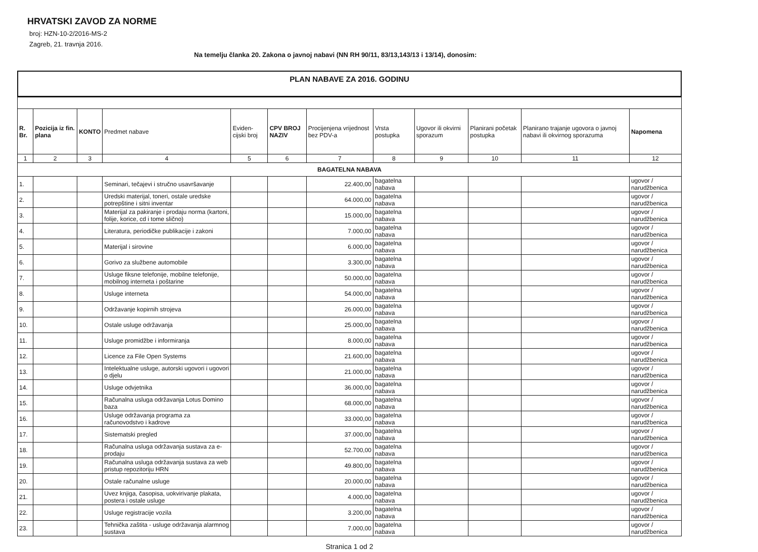HRVATSKI ZAVOD ZA NORME
broj: HZN-10-2/2016-MS-2
Zagreb, 21. travnja 2016.
Na temelju članka 20. Zakona o javnoj nabavi (NN RH 90/11, 83/13,143/13 i 13/14), donosim:
PLAN NABAVE ZA 2016. GODINU
| R. Br. | Pozicija iz fin. plana | KONTO | Predmet nabave | Eviden-cijski broj | CPV BROJ NAZIV | Procijenjena vrijednost bez PDV-a | Vrsta postupka | Ugovor ili okvirni sporazum | Planirani početak postupka | Planirano trajanje ugovora o javnoj nabavi ili okvirnog sporazuma | Napomena |
| --- | --- | --- | --- | --- | --- | --- | --- | --- | --- | --- | --- |
| 1 | 2 | 3 | 4 | 5 | 6 | 7 | 8 | 9 | 10 | 11 | 12 |
| BAGATELNA NABAVA | | | | | | | | | | | |
| 1. | | | Seminari, tečajevi i stručno usavršavanje | | | 22.400,00 | bagatelna nabava | | | | ugovor / narudžbenica |
| 2. | | | Uredski materijal, toneri, ostale uredske potrepštine i sitni inventar | | | 64.000,00 | bagatelna nabava | | | | ugovor / narudžbenica |
| 3. | | | Materijal za pakiranje i prodaju norma (kartoni, folije, korice, cd i tome slično) | | | 15.000,00 | bagatelna nabava | | | | ugovor / narudžbenica |
| 4. | | | Literatura, periodičke publikacije i zakoni | | | 7.000,00 | bagatelna nabava | | | | ugovor / narudžbenica |
| 5. | | | Materijal i sirovine | | | 6.000,00 | bagatelna nabava | | | | ugovor / narudžbenica |
| 6. | | | Gorivo za službene automobile | | | 3.300,00 | bagatelna nabava | | | | ugovor / narudžbenica |
| 7. | | | Usluge fiksne telefonije, mobilne telefonije, mobilnog interneta i poštarine | | | 50.000,00 | bagatelna nabava | | | | ugovor / narudžbenica |
| 8. | | | Usluge interneta | | | 54.000,00 | bagatelna nabava | | | | ugovor / narudžbenica |
| 9. | | | Održavanje kopirnih strojeva | | | 26.000,00 | bagatelna nabava | | | | ugovor / narudžbenica |
| 10. | | | Ostale usluge održavanja | | | 25.000,00 | bagatelna nabava | | | | ugovor / narudžbenica |
| 11. | | | Usluge promidžbe i informiranja | | | 8.000,00 | bagatelna nabava | | | | ugovor / narudžbenica |
| 12. | | | Licence za File Open Systems | | | 21.600,00 | bagatelna nabava | | | | ugovor / narudžbenica |
| 13. | | | Intelektualne usluge, autorski ugovori i ugovori o djelu | | | 21.000,00 | bagatelna nabava | | | | ugovor / narudžbenica |
| 14. | | | Usluge odvjetnika | | | 36.000,00 | bagatelna nabava | | | | ugovor / narudžbenica |
| 15. | | | Računalna usluga održavanja Lotus Domino baza | | | 68.000,00 | bagatelna nabava | | | | ugovor / narudžbenica |
| 16. | | | Usluge održavanja programa za računovodstvo i kadrove | | | 33.000,00 | bagatelna nabava | | | | ugovor / narudžbenica |
| 17. | | | Sistematski pregled | | | 37.000,00 | bagatelna nabava | | | | ugovor / narudžbenica |
| 18. | | | Računalna usluga održavanja sustava za e-prodaju | | | 52.700,00 | bagatelna nabava | | | | ugovor / narudžbenica |
| 19. | | | Računalna usluga održavanja sustava za web pristup repozitoriju HRN | | | 49.800,00 | bagatelna nabava | | | | ugovor / narudžbenica |
| 20. | | | Ostale računalne usluge | | | 20.000,00 | bagatelna nabava | | | | ugovor / narudžbenica |
| 21. | | | Uvez knjiga, časopisa, uokvirivanje plakata, postera i ostale usluge | | | 4.000,00 | bagatelna nabava | | | | ugovor / narudžbenica |
| 22. | | | Usluge registracije vozila | | | 3.200,00 | bagatelna nabava | | | | ugovor / narudžbenica |
| 23. | | | Tehnička zaštita - usluge održavanja alarmnog sustava | | | 7.000,00 | bagatelna nabava | | | | ugovor / narudžbenica |
Stranica 1 od 2